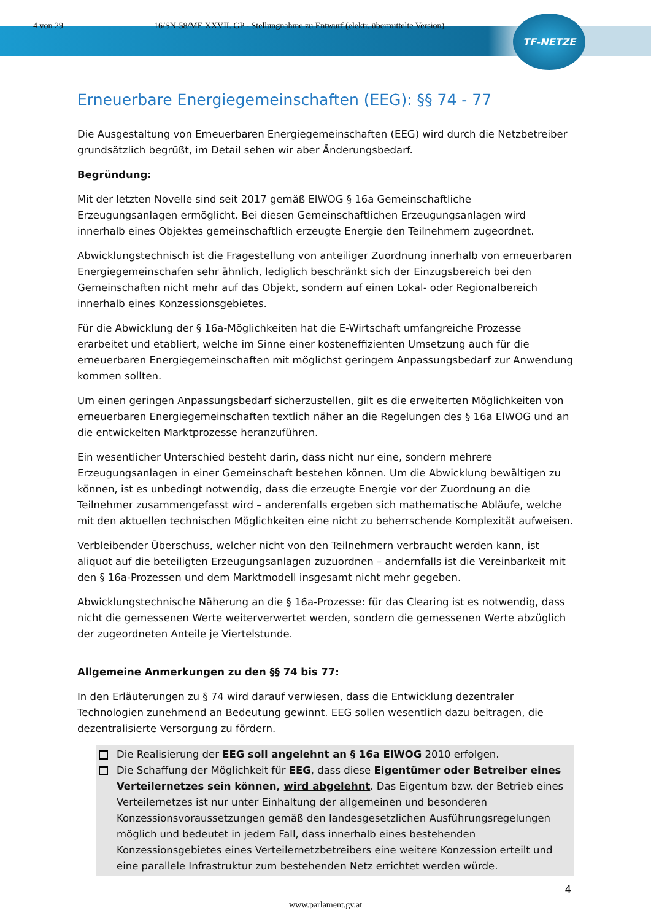TF-NETZE
4 von 29 16/SN-58/ME XXVII. GP - Stellungnahme zu Entwurf (elektr. übermittelte Version)
Erneuerbare Energiegemeinschaften (EEG): §§ 74 - 77
Die Ausgestaltung von Erneuerbaren Energiegemeinschaften (EEG) wird durch die Netzbetreiber grundsätzlich begrüßt, im Detail sehen wir aber Änderungsbedarf.
Begründung:
Mit der letzten Novelle sind seit 2017 gemäß ElWOG § 16a Gemeinschaftliche Erzeugungsanlagen ermöglicht. Bei diesen Gemeinschaftlichen Erzeugungsanlagen wird innerhalb eines Objektes gemeinschaftlich erzeugte Energie den Teilnehmern zugeordnet.
Abwicklungstechnisch ist die Fragestellung von anteiliger Zuordnung innerhalb von erneuerbaren Energiegemeinschafen sehr ähnlich, lediglich beschränkt sich der Einzugsbereich bei den Gemeinschaften nicht mehr auf das Objekt, sondern auf einen Lokal- oder Regionalbereich innerhalb eines Konzessionsgebietes.
Für die Abwicklung der § 16a-Möglichkeiten hat die E-Wirtschaft umfangreiche Prozesse erarbeitet und etabliert, welche im Sinne einer kosteneffizienten Umsetzung auch für die erneuerbaren Energiegemeinschaften mit möglichst geringem Anpassungsbedarf zur Anwendung kommen sollten.
Um einen geringen Anpassungsbedarf sicherzustellen, gilt es die erweiterten Möglichkeiten von erneuerbaren Energiegemeinschaften textlich näher an die Regelungen des § 16a ElWOG und an die entwickelten Marktprozesse heranzuführen.
Ein wesentlicher Unterschied besteht darin, dass nicht nur eine, sondern mehrere Erzeugungsanlagen in einer Gemeinschaft bestehen können. Um die Abwicklung bewältigen zu können, ist es unbedingt notwendig, dass die erzeugte Energie vor der Zuordnung an die Teilnehmer zusammengefasst wird – anderenfalls ergeben sich mathematische Abläufe, welche mit den aktuellen technischen Möglichkeiten eine nicht zu beherrschende Komplexität aufweisen.
Verbleibender Überschuss, welcher nicht von den Teilnehmern verbraucht werden kann, ist aliquot auf die beteiligten Erzeugungsanlagen zuzuordnen – andernfalls ist die Vereinbarkeit mit den § 16a-Prozessen und dem Marktmodell insgesamt nicht mehr gegeben.
Abwicklungstechnische Näherung an die § 16a-Prozesse: für das Clearing ist es notwendig, dass nicht die gemessenen Werte weiterverwertet werden, sondern die gemessenen Werte abzüglich der zugeordneten Anteile je Viertelstunde.
Allgemeine Anmerkungen zu den §§ 74 bis 77:
In den Erläuterungen zu § 74 wird darauf verwiesen, dass die Entwicklung dezentraler Technologien zunehmend an Bedeutung gewinnt. EEG sollen wesentlich dazu beitragen, die dezentralisierte Versorgung zu fördern.
Die Realisierung der EEG soll angelehnt an § 16a ElWOG 2010 erfolgen.
Die Schaffung der Möglichkeit für EEG, dass diese Eigentümer oder Betreiber eines Verteilernetzes sein können, wird abgelehnt. Das Eigentum bzw. der Betrieb eines Verteilernetzes ist nur unter Einhaltung der allgemeinen und besonderen Konzessionsvoraussetzungen gemäß den landesgesetzlichen Ausführungsregelungen möglich und bedeutet in jedem Fall, dass innerhalb eines bestehenden Konzessionsgebietes eines Verteilernetzbetreibers eine weitere Konzession erteilt und eine parallele Infrastruktur zum bestehenden Netz errichtet werden würde.
4
www.parlament.gv.at